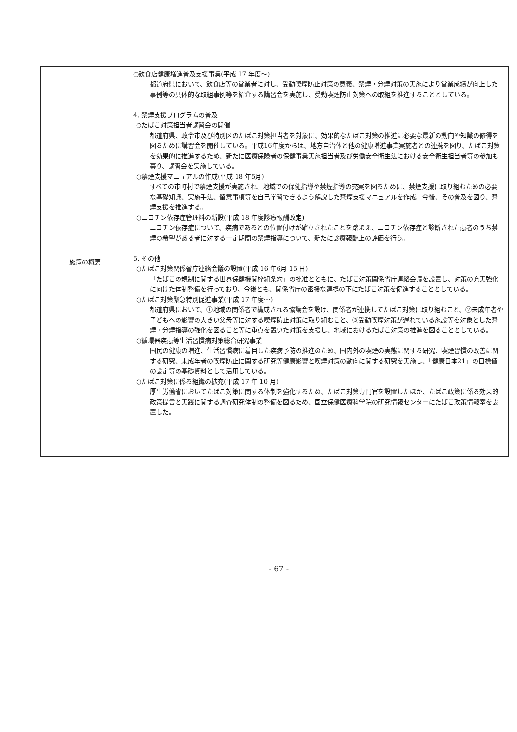| 施策の概要 | ○飲食店健康増進普及支援事業(平成 17 年度～) 都道府県において、飲食店等の営業者に対し、受動喫煙防止対策の意義、禁煙・分煙対策の実施により営業成績が向上した事例等の具体的な取組事例等を紹介する講習会を実施し、受動喫煙防止対策への取組を推進することとしている。 4. 禁煙支援プログラムの普及 ○たばこ対策担当者講習会の開催 都道府県、政令市及び特別区のたばこ対策担当者を対象に、効果的なたばこ対策の推進に必要な最新の動向や知識の修得を図るために講習会を開催している。平成16年度からは、地方自治体と他の健康増進事業実施者との連携を図り、たばこ対策を効果的に推進するため、新たに医療保険者の保健事業実施担当者及び労働安全衛生法における安全衛生担当者等の参加も募り、講習会を実施している。 ○禁煙支援マニュアルの作成(平成 18 年5月) すべての市町村で禁煙支援が実施され、地域での保健指導や禁煙指導の充実を図るために、禁煙支援に取り組むための必要な基礎知識、実施手法、留意事項等を自己学習できるよう解説した禁煙支援マニュアルを作成。今後、その普及を図り、禁煙支援を推進する。 ○ニコチン依存症管理料の新設(平成 18 年度診療報酬改定) ニコチン依存症について、疾病であるとの位置付けが確立されたことを踏まえ、ニコチン依存症と診断された患者のうち禁煙の希望がある者に対する一定期間の禁煙指導について、新たに診療報酬上の評価を行う。 5. その他 ○たばこ対策関係省庁連絡会議の設置(平成 16 年6月 15 日) 「たばこの規制に関する世界保健機関枠組条約」の批准とともに、たばこ対策関係省庁連絡会議を設置し、対策の充実強化に向けた体制整備を行っており、今後とも、関係省庁の密接な連携の下にたばこ対策を促進することとしている。 ○たばこ対策緊急特別促進事業(平成 17 年度～) 都道府県において、①地域の関係者で構成される協議会を設け、関係者が連携してたばこ対策に取り組むこと、②未成年者や子どもへの影響の大きい父母等に対する喫煙防止対策に取り組むこと、③受動喫煙対策が遅れている施設等を対象とした禁煙・分煙指導の強化を図ること等に重点を置いた対策を支援し、地域におけるたばこ対策の推進を図ることとしている。 ○循環器疾患等生活習慣病対策総合研究事業 国民の健康の増進、生活習慣病に着目した疾病予防の推進のため、国内外の喫煙の実態に関する研究、喫煙習慣の改善に関する研究、未成年者の喫煙防止に関する研究等健康影響と喫煙対策の動向に関する研究を実施し、「健康日本21」の目標値の設定等の基礎資料として活用している。 ○たばこ対策に係る組織の拡充(平成 17 年 10 月) 厚生労働省においてたばこ対策に関する体制を強化するため、たばこ対策専門官を設置したほか、たばこ政策に係る効果的政策提言と実践に関する調査研究体制の整備を図るため、国立保健医療科学院の研究情報センターにたばこ政策情報室を設置した。 |
- 67 -